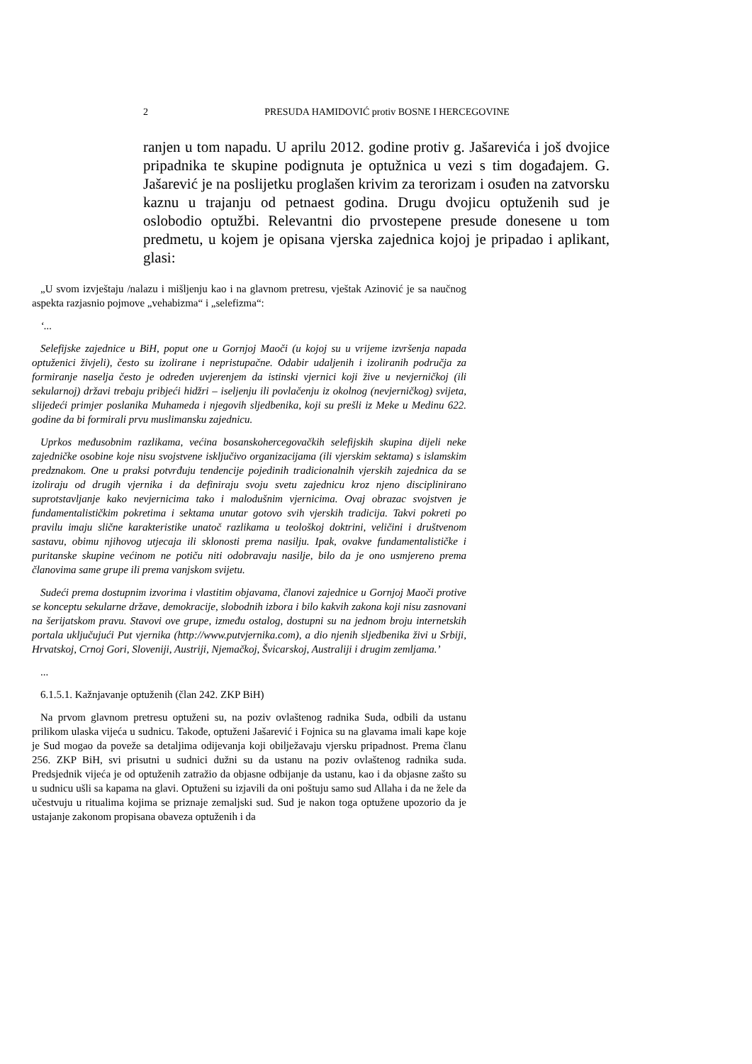2 PRESUDA HAMIDOVIĆ protiv BOSNE I HERCEGOVINE
ranjen u tom napadu. U aprilu 2012. godine protiv g. Jašarevića i još dvojice pripadnika te skupine podignuta je optužnica u vezi s tim događajem. G. Jašarević je na poslijetku proglašen krivim za terorizam i osuđen na zatvorsku kaznu u trajanju od petnaest godina. Drugu dvojicu optuženih sud je oslobodio optužbi. Relevantni dio prvostepene presude donesene u tom predmetu, u kojem je opisana vjerska zajednica kojoj je pripadao i aplikant, glasi:
„U svom izvještaju /nalazu i mišljenju kao i na glavnom pretresu, vještak Azinović je sa naučnog aspekta razjasnio pojmove „vehabizma“ i „selefizma“:
‘...
Selefijske zajednice u BiH, poput one u Gornjoj Maoči (u kojoj su u vrijeme izvršenja napada optuženici živjeli), često su izolirane i nepristupačne. Odabir udaljenih i izoliranih područja za formiranje naselja često je određen uvjerenjem da istinski vjernici koji žive u nevjerničkoj (ili sekularnoj) državi trebaju pribjeći hidžri – iseljenju ili povlačenju iz okolnog (nevjerničkog) svijeta, slijedeći primjer poslanika Muhameda i njegovih sljedbenika, koji su prešli iz Meke u Medinu 622. godine da bi formirali prvu muslimansku zajednicu.
Uprkos međusobnim razlikama, većina bosanskohercegovačkih selefijskih skupina dijeli neke zajedničke osobine koje nisu svojstvene isključivo organizacijama (ili vjerskim sektama) s islamskim predznakom. One u praksi potvrđuju tendencije pojedinih tradicionalnih vjerskih zajednica da se izoliraju od drugih vjernika i da definiraju svoju svetu zajednicu kroz njeno disciplinirano suprotstavljanje kako nevjernicima tako i malodušnim vjernicima. Ovaj obrazac svojstven je fundamentalističkim pokretima i sektama unutar gotovo svih vjerskih tradicija. Takvi pokreti po pravilu imaju slične karakteristike unatoč razlikama u teološkoj doktrini, veličini i društvenom sastavu, obimu njihovog utjecaja ili sklonosti prema nasilju. Ipak, ovakve fundamentalističke i puritanske skupine većinom ne potiču niti odobravaju nasilje, bilo da je ono usmjereno prema članovima same grupe ili prema vanjskom svijetu.
Sudeći prema dostupnim izvorima i vlastitim objavama, članovi zajednice u Gornjoj Maoči protive se konceptu sekularne države, demokracije, slobodnih izbora i bilo kakvih zakona koji nisu zasnovani na šerijatskom pravu. Stavovi ove grupe, između ostalog, dostupni su na jednom broju internetskih portala uključujući Put vjernika (http://www.putvjernika.com), a dio njenih sljedbenika živi u Srbiji, Hrvatskoj, Crnoj Gori, Sloveniji, Austriji, Njemačkoj, Švicarskoj, Australiji i drugim zemljama.’
...
6.1.5.1. Kažnjavanje optuženih (član 242. ZKP BiH)
Na prvom glavnom pretresu optuženi su, na poziv ovlaštenog radnika Suda, odbili da ustanu prilikom ulaska vijeća u sudnicu. Takođe, optuženi Jašarević i Fojnica su na glavama imali kape koje je Sud mogao da poveže sa detaljima odijevanja koji obilježavaju vjersku pripadnost. Prema članu 256. ZKP BiH, svi prisutni u sudnici dužni su da ustanu na poziv ovlaštenog radnika suda. Predsjednik vijeća je od optuženih zatražio da objasne odbijanje da ustanu, kao i da objasne zašto su u sudnicu ušli sa kapama na glavi. Optuženi su izjavili da oni poštuju samo sud Allaha i da ne žele da učestvuju u ritualima kojima se priznaje zemaljski sud. Sud je nakon toga optužene upozorio da je ustajanje zakonom propisana obaveza optuženih i da